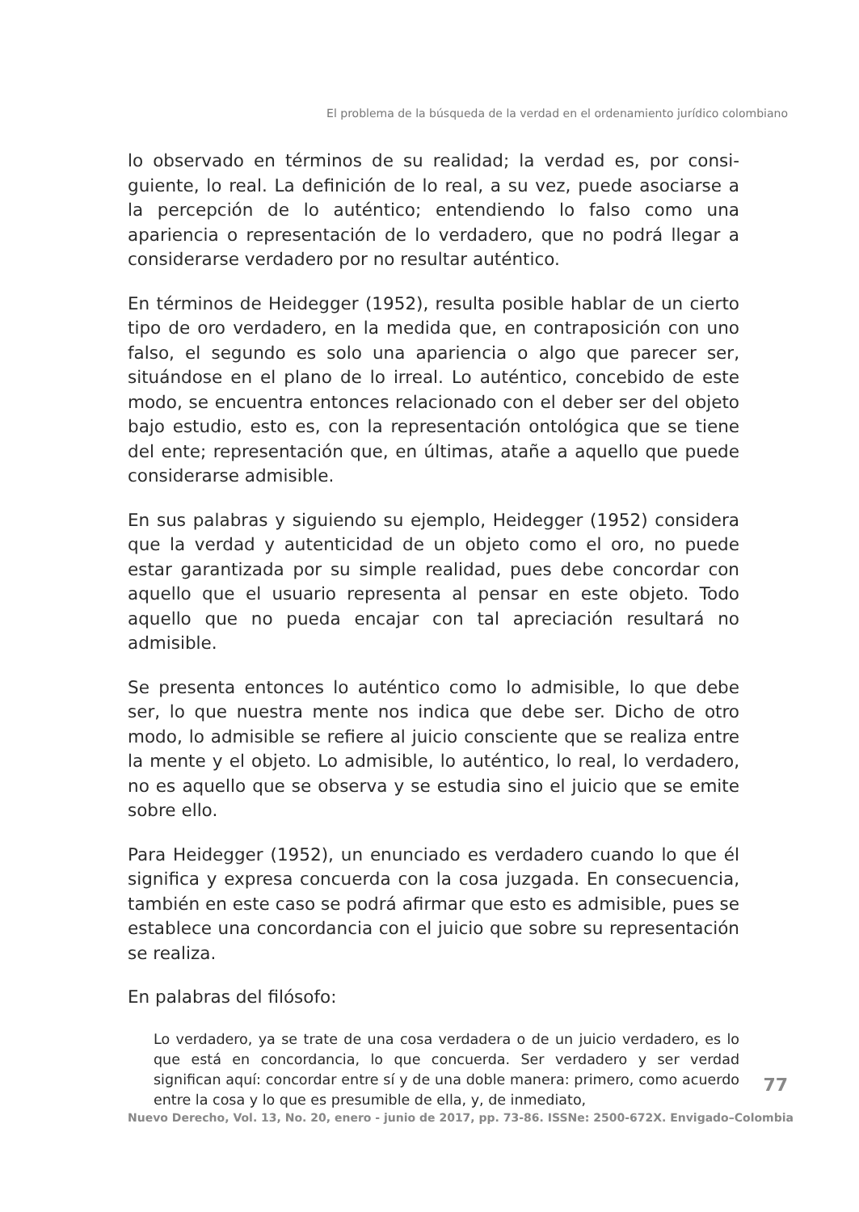El problema de la búsqueda de la verdad en el ordenamiento jurídico colombiano
lo observado en términos de su realidad; la verdad es, por consi-guiente, lo real. La definición de lo real, a su vez, puede asociarse a la percepción de lo auténtico; entendiendo lo falso como una apariencia o representación de lo verdadero, que no podrá llegar a considerarse verdadero por no resultar auténtico.
En términos de Heidegger (1952), resulta posible hablar de un cierto tipo de oro verdadero, en la medida que, en contraposición con uno falso, el segundo es solo una apariencia o algo que parecer ser, situándose en el plano de lo irreal. Lo auténtico, concebido de este modo, se encuentra entonces relacionado con el deber ser del objeto bajo estudio, esto es, con la representación ontológica que se tiene del ente; representación que, en últimas, atañe a aquello que puede considerarse admisible.
En sus palabras y siguiendo su ejemplo, Heidegger (1952) considera que la verdad y autenticidad de un objeto como el oro, no puede estar garantizada por su simple realidad, pues debe concordar con aquello que el usuario representa al pensar en este objeto. Todo aquello que no pueda encajar con tal apreciación resultará no admisible.
Se presenta entonces lo auténtico como lo admisible, lo que debe ser, lo que nuestra mente nos indica que debe ser. Dicho de otro modo, lo admisible se refiere al juicio consciente que se realiza entre la mente y el objeto. Lo admisible, lo auténtico, lo real, lo verdadero, no es aquello que se observa y se estudia sino el juicio que se emite sobre ello.
Para Heidegger (1952), un enunciado es verdadero cuando lo que él significa y expresa concuerda con la cosa juzgada. En consecuencia, también en este caso se podrá afirmar que esto es admisible, pues se establece una concordancia con el juicio que sobre su representación se realiza.
En palabras del filósofo:
Lo verdadero, ya se trate de una cosa verdadera o de un juicio verdadero, es lo que está en concordancia, lo que concuerda. Ser verdadero y ser verdad significan aquí: concordar entre sí y de una doble manera: primero, como acuerdo entre la cosa y lo que es presumible de ella, y, de inmediato,
77
Nuevo Derecho, Vol. 13, No. 20, enero - junio de 2017, pp. 73-86. ISSNe: 2500-672X. Envigado–Colombia